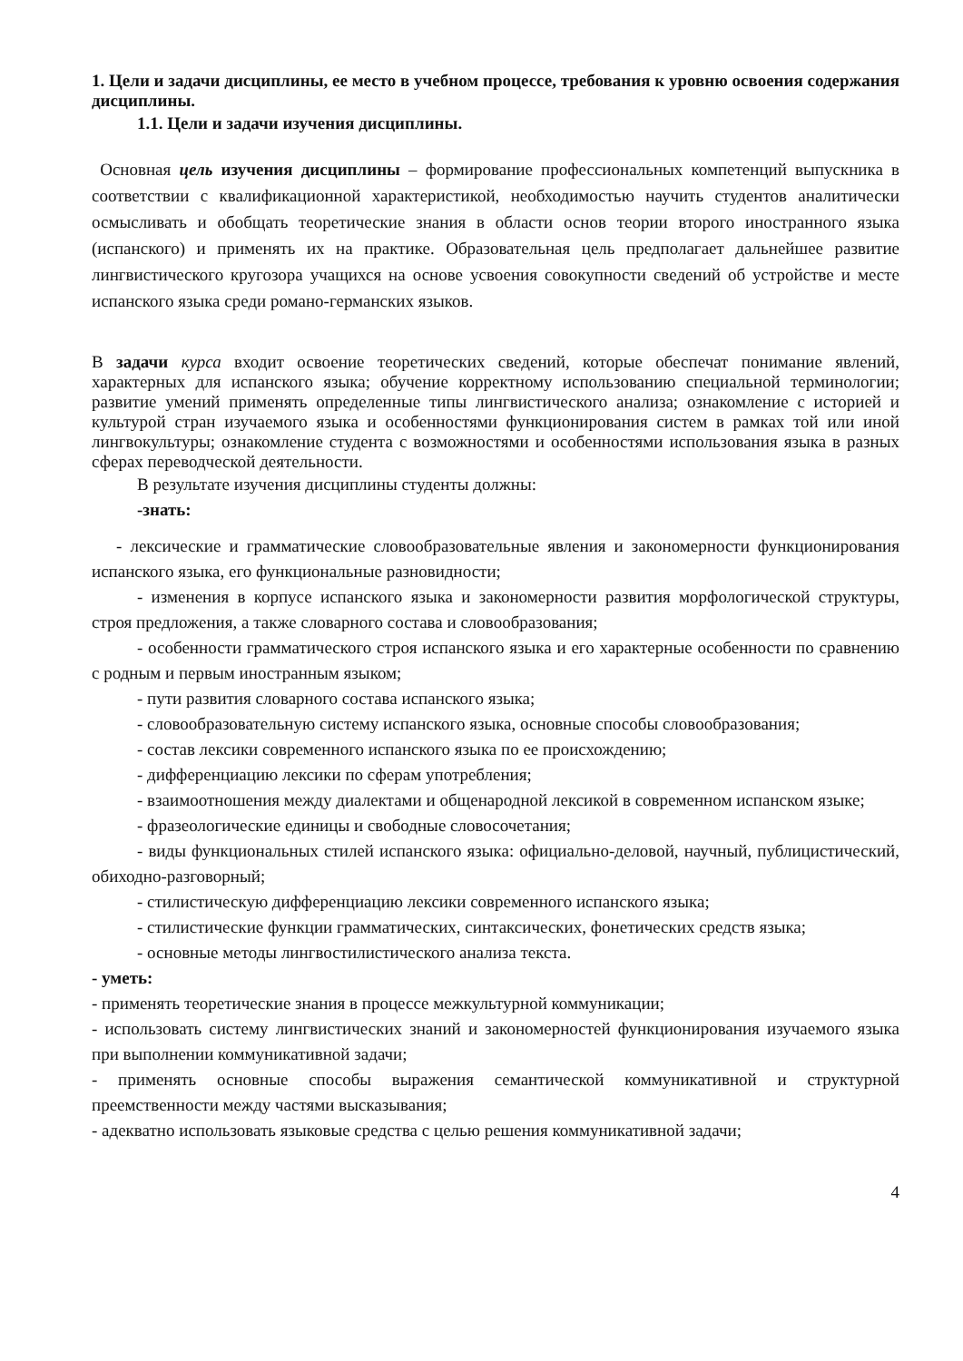1. Цели и задачи дисциплины, ее место в учебном процессе, требования к уровню освоения содержания дисциплины.
1.1. Цели и задачи изучения дисциплины.
Основная цель изучения дисциплины – формирование профессиональных компетенций выпускника в соответствии с квалификационной характеристикой, необходимостью научить студентов аналитически осмысливать и обобщать теоретические знания в области основ теории второго иностранного языка (испанского) и применять их на практике. Образовательная цель предполагает дальнейшее развитие лингвистического кругозора учащихся на основе усвоения совокупности сведений об устройстве и месте испанского языка среди романо-германских языков.
В задачи курса входит освоение теоретических сведений, которые обеспечат понимание явлений, характерных для испанского языка; обучение корректному использованию специальной терминологии; развитие умений применять определенные типы лингвистического анализа; ознакомление с историей и культурой стран изучаемого языка и особенностями функционирования систем в рамках той или иной лингвокультуры; ознакомление студента с возможностями и особенностями использования языка в разных сферах переводческой деятельности.
В результате изучения дисциплины студенты должны:
-знать:
- лексические и грамматические словообразовательные явления и закономерности функционирования испанского языка, его функциональные разновидности;
- изменения в корпусе испанского языка и закономерности развития морфологической структуры, строя предложения, а также словарного состава и словообразования;
- особенности грамматического строя испанского языка и его характерные особенности по сравнению с родным и первым иностранным языком;
- пути развития словарного состава испанского языка;
- словообразовательную систему испанского языка, основные способы словообразования;
- состав лексики современного испанского языка по ее происхождению;
- дифференциацию лексики по сферам употребления;
- взаимоотношения между диалектами и общенародной лексикой в современном испанском языке;
- фразеологические единицы и свободные словосочетания;
- виды функциональных стилей испанского языка: официально-деловой, научный, публицистический, обиходно-разговорный;
- стилистическую дифференциацию лексики современного испанского языка;
- стилистические функции грамматических, синтаксических, фонетических средств языка;
- основные методы лингвостилистического анализа текста.
- уметь:
- применять теоретические знания в процессе межкультурной коммуникации;
- использовать систему лингвистических знаний и закономерностей функционирования изучаемого языка при выполнении коммуникативной задачи;
- применять основные способы выражения семантической коммуникативной и структурной преемственности между частями высказывания;
- адекватно использовать языковые средства с целью решения коммуникативной задачи;
4